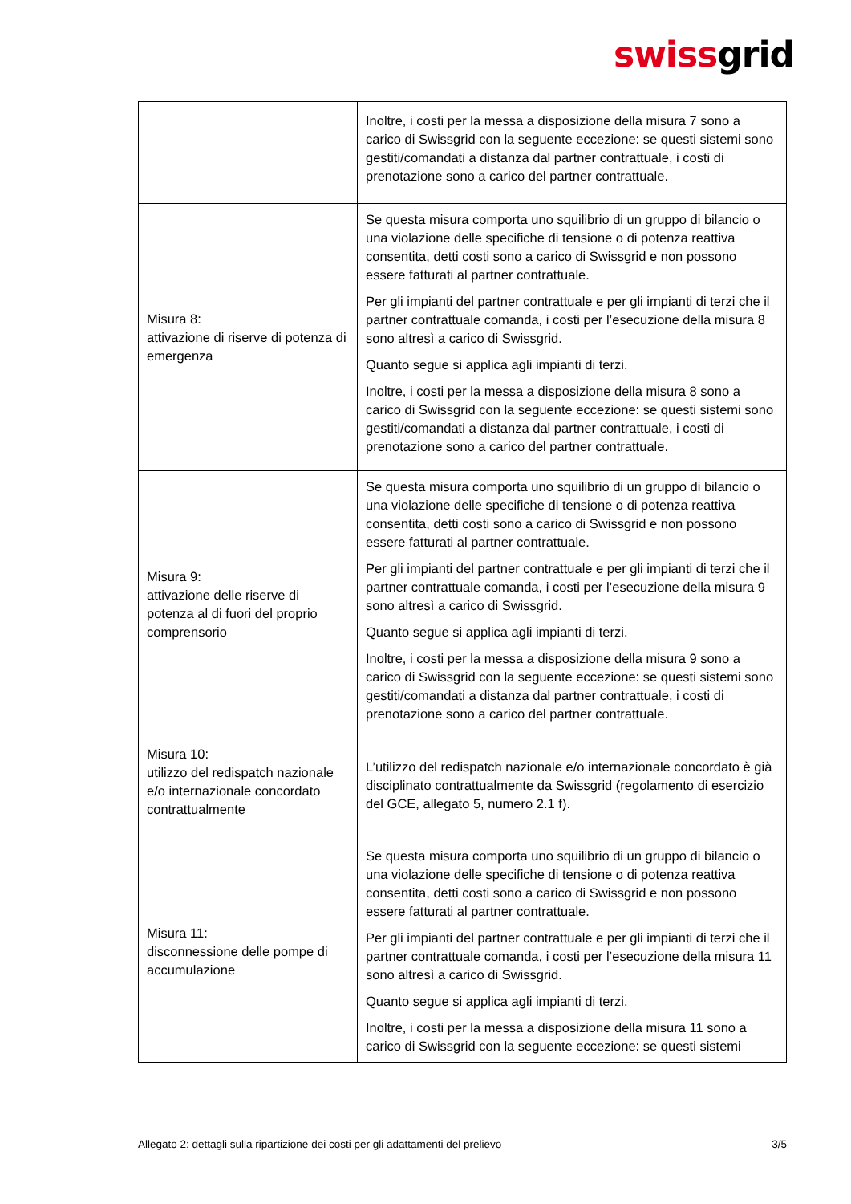swissgrid
| | Inoltre, i costi per la messa a disposizione della misura 7 sono a carico di Swissgrid con la seguente eccezione: se questi sistemi sono gestiti/comandati a distanza dal partner contrattuale, i costi di prenotazione sono a carico del partner contrattuale. |
| Misura 8: attivazione di riserve di potenza di emergenza | Se questa misura comporta uno squilibrio di un gruppo di bilancio o una violazione delle specifiche di tensione o di potenza reattiva consentita, detti costi sono a carico di Swissgrid e non possono essere fatturati al partner contrattuale. Per gli impianti del partner contrattuale e per gli impianti di terzi che il partner contrattuale comanda, i costi per l’esecuzione della misura 8 sono altresì a carico di Swissgrid. Quanto segue si applica agli impianti di terzi. Inoltre, i costi per la messa a disposizione della misura 8 sono a carico di Swissgrid con la seguente eccezione: se questi sistemi sono gestiti/comandati a distanza dal partner contrattuale, i costi di prenotazione sono a carico del partner contrattuale. |
| Misura 9: attivazione delle riserve di potenza al di fuori del proprio comprensorio | Se questa misura comporta uno squilibrio di un gruppo di bilancio o una violazione delle specifiche di tensione o di potenza reattiva consentita, detti costi sono a carico di Swissgrid e non possono essere fatturati al partner contrattuale. Per gli impianti del partner contrattuale e per gli impianti di terzi che il partner contrattuale comanda, i costi per l’esecuzione della misura 9 sono altresì a carico di Swissgrid. Quanto segue si applica agli impianti di terzi. Inoltre, i costi per la messa a disposizione della misura 9 sono a carico di Swissgrid con la seguente eccezione: se questi sistemi sono gestiti/comandati a distanza dal partner contrattuale, i costi di prenotazione sono a carico del partner contrattuale. |
| Misura 10: utilizzo del redispatch nazionale e/o internazionale concordato contrattualmente | L’utilizzo del redispatch nazionale e/o internazionale concordato è già disciplinato contrattualmente da Swissgrid (regolamento di esercizio del GCE, allegato 5, numero 2.1 f). |
| Misura 11: disconnessione delle pompe di accumulazione | Se questa misura comporta uno squilibrio di un gruppo di bilancio o una violazione delle specifiche di tensione o di potenza reattiva consentita, detti costi sono a carico di Swissgrid e non possono essere fatturati al partner contrattuale. Per gli impianti del partner contrattuale e per gli impianti di terzi che il partner contrattuale comanda, i costi per l’esecuzione della misura 11 sono altresì a carico di Swissgrid. Quanto segue si applica agli impianti di terzi. Inoltre, i costi per la messa a disposizione della misura 11 sono a carico di Swissgrid con la seguente eccezione: se questi sistemi |
Allegato 2: dettagli sulla ripartizione dei costi per gli adattamenti del prelievo 3/5